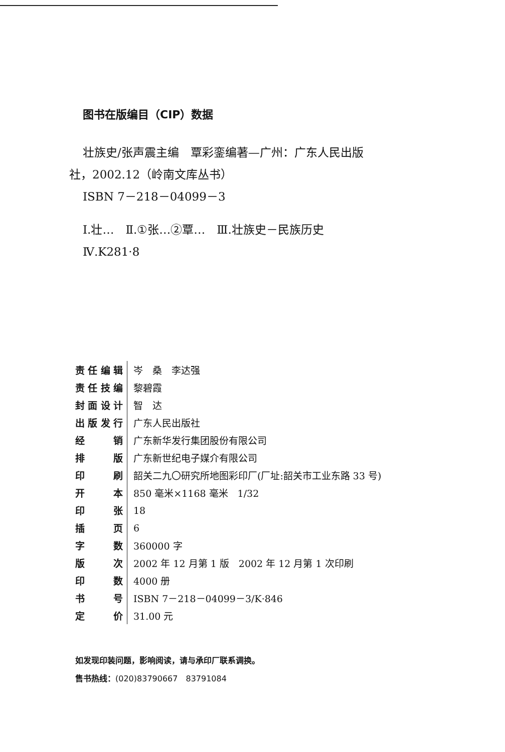图书在版编目（CIP）数据
壮族史/张声震主编　覃彩銮编著—广州：广东人民出版
社，2002.12（岭南文库丛书）
ISBN 7－218－04099－3
Ⅰ.壮…　Ⅱ.①张…②覃…　Ⅲ.壮族史－民族历史
Ⅳ.K281·8
| 责任编辑 | 岑 桑 李达强 |
| 责任技编 | 黎碧霞 |
| 封面设计 | 智 达 |
| 出版发行 | 广东人民出版社 |
| 经 销 | 广东新华发行集团股份有限公司 |
| 排 版 | 广东新世纪电子媒介有限公司 |
| 印 刷 | 韶关二九〇研究所地图彩印厂(厂址:韶关市工业东路 33 号) |
| 开 本 | 850 毫米×1168 毫米 1/32 |
| 印 张 | 18 |
| 插 页 | 6 |
| 字 数 | 360000 字 |
| 版 次 | 2002 年 12 月第 1 版 2002 年 12 月第 1 次印刷 |
| 印 数 | 4000 册 |
| 书 号 | ISBN 7－218－04099－3/K·846 |
| 定 价 | 31.00 元 |
如发现印装问题，影响阅读，请与承印厂联系调换。
售书热线：(020)83790667　83791084